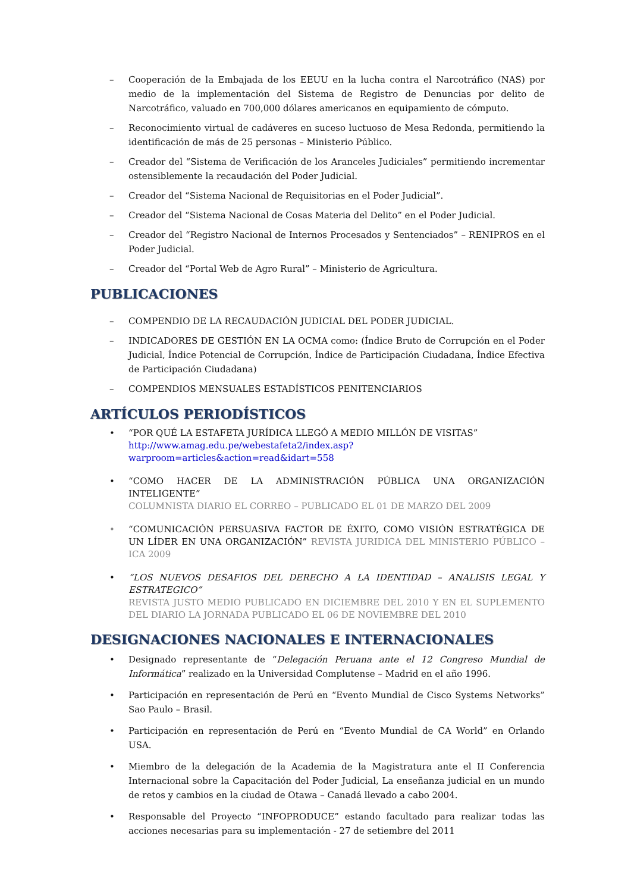– Cooperación de la Embajada de los EEUU en la lucha contra el Narcotráfico (NAS) por medio de la implementación del Sistema de Registro de Denuncias por delito de Narcotráfico, valuado en 700,000 dólares americanos en equipamiento de cómputo.
– Reconocimiento virtual de cadáveres en suceso luctuoso de Mesa Redonda, permitiendo la identificación de más de 25 personas – Ministerio Público.
– Creador del “Sistema de Verificación de los Aranceles Judiciales” permitiendo incrementar ostensiblemente la recaudación del Poder Judicial.
– Creador del “Sistema Nacional de Requisitorias en el Poder Judicial”.
– Creador del “Sistema Nacional de Cosas Materia del Delito” en el Poder Judicial.
– Creador del “Registro Nacional de Internos Procesados y Sentenciados” – RENIPROS en el Poder Judicial.
– Creador del “Portal Web de Agro Rural” – Ministerio de Agricultura.
PUBLICACIONES
– COMPENDIO DE LA RECAUDACIÓN JUDICIAL DEL PODER JUDICIAL.
– INDICADORES DE GESTIÓN EN LA OCMA como: (Índice Bruto de Corrupción en el Poder Judicial, Índice Potencial de Corrupción, Índice de Participación Ciudadana, Índice Efectiva de Participación Ciudadana)
– COMPENDIOS MENSUALES ESTADÍSTICOS PENITENCIARIOS
ARTÍCULOS PERIODÍSTICOS
• “POR QUÉ LA ESTAFETA JURÍDICA LLEGÓ A MEDIO MILLÓN DE VISITAS”
http://www.amag.edu.pe/webestafeta2/index.asp?warproom=articles&action=read&idart=558
• “COMO HACER DE LA ADMINISTRACIÓN PÚBLICA UNA ORGANIZACIÓN INTELIGENTE”
COLUMNISTA DIARIO EL CORREO – PUBLICADO EL 01 DE MARZO DEL 2009
• “COMUNICACIÓN PERSUASIVA FACTOR DE ÉXITO, COMO VISIÓN ESTRATÉGICA DE UN LÍDER EN UNA ORGANIZACIÓN” REVISTA JURIDICA DEL MINISTERIO PÚBLICO – ICA 2009
• “LOS NUEVOS DESAFIOS DEL DERECHO A LA IDENTIDAD – ANALISIS LEGAL Y ESTRATEGICO”
REVISTA JUSTO MEDIO PUBLICADO EN DICIEMBRE DEL 2010 Y EN EL SUPLEMENTO DEL DIARIO LA JORNADA PUBLICADO EL 06 DE NOVIEMBRE DEL 2010
DESIGNACIONES NACIONALES E INTERNACIONALES
• Designado representante de “Delegación Peruana ante el 12 Congreso Mundial de Informática” realizado en la Universidad Complutense – Madrid en el año 1996.
• Participación en representación de Perú en “Evento Mundial de Cisco Systems Networks” Sao Paulo – Brasil.
• Participación en representación de Perú en “Evento Mundial de CA World” en Orlando USA.
• Miembro de la delegación de la Academia de la Magistratura ante el II Conferencia Internacional sobre la Capacitación del Poder Judicial, La enseñanza judicial en un mundo de retos y cambios en la ciudad de Otawa – Canadá llevado a cabo 2004.
• Responsable del Proyecto “INFOPRODUCE” estando facultado para realizar todas las acciones necesarias para su implementación - 27 de setiembre del 2011